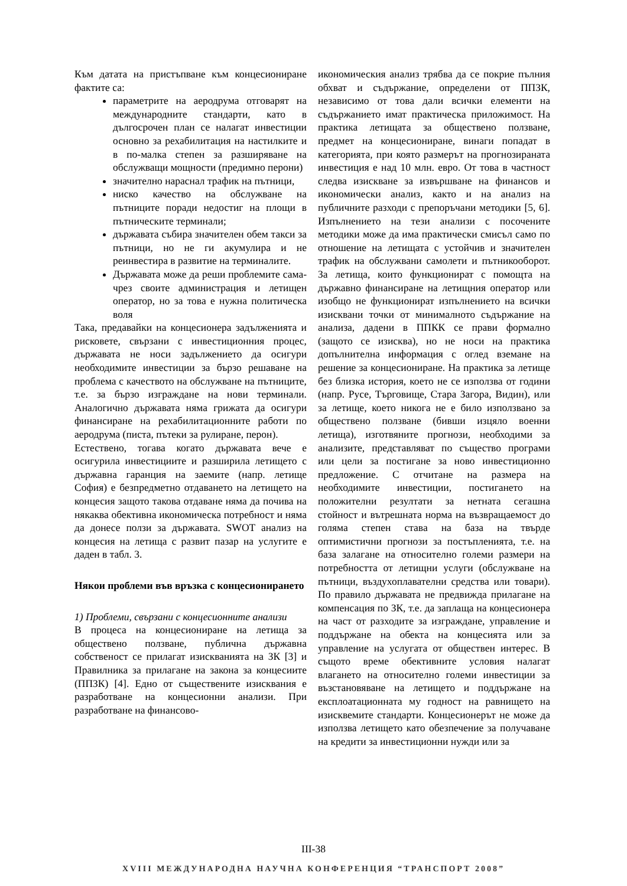Към датата на пристъпване към концесиониране фактите са:
параметрите на аеродрума отговарят на международните стандарти, като в дългосрочен план се налагат инвестиции основно за рехабилитация на настилките и в по-малка степен за разширяване на обслужващи мощности (предимно перони)
значително нараснал трафик на пътници,
ниско качество на обслужване на пътниците поради недостиг на площи в пътническите терминали;
държавата събира значителен обем такси за пътници, но не ги акумулира и не реинвестира в развитие на терминалите.
Държавата може да реши проблемите сама-чрез своите администрация и летищен оператор, но за това е нужна политическа воля
Така, предавайки на концесионера задълженията и рисковете, свързани с инвестиционния процес, държавата не носи задължението да осигури необходимите инвестиции за бързо решаване на проблема с качеството на обслужване на пътниците, т.е. за бързо изграждане на нови терминали. Аналогично държавата няма грижата да осигури финансиране на рехабилитационните работи по аеродрума (писта, пътеки за рулиране, перон).
Естествено, тогава когато държавата вече е осигурила инвестициите и разширила летището с държавна гаранция на заемите (напр. летище София) е безпредметно отдаването на летището на концесия защото такова отдаване няма да почива на някаква обективна икономическа потребност и няма да донесе ползи за държавата. SWOT анализ на концесия на летища с развит пазар на услугите е даден в табл. 3.
Някои проблеми във връзка с концесионирането
1) Проблеми, свързани с концесионните анализи
В процеса на концесиониране на летища за обществено ползване, публична държавна собственост се прилагат изискванията на ЗК [3] и Правилника за прилагане на закона за концесиите (ППЗК) [4]. Едно от съществените изисквания е разработване на концесионни анализи. При разработване на финансово-
икономическия анализ трябва да се покрие пълния обхват и съдържание, определени от ППЗК, независимо от това дали всички елементи на съдържанието имат практическа приложимост. На практика летищата за обществено ползване, предмет на концесиониране, винаги попадат в категорията, при която размерът на прогнозираната инвестиция е над 10 млн. евро. От това в частност следва изискване за извършване на финансов и икономически анализ, както и на анализ на публичните разходи с препоръчани методики [5, 6]. Изпълнението на тези анализи с посочените методики може да има практически смисъл само по отношение на летищата с устойчив и значителен трафик на обслужвани самолети и пътникооборот. За летища, които функционират с помощта на държавно финансиране на летищния оператор или изобщо не функционират изпълнението на всички изисквани точки от минималното съдържание на анализа, дадени в ППКК се прави формално (защото се изисква), но не носи на практика допълнителна информация с оглед вземане на решение за концесиониране. На практика за летище без близка история, което не се използва от години (напр. Русе, Търговище, Стара Загора, Видин), или за летище, което никога не е било използвано за обществено ползване (бивши изцяло военни летища), изготвяните прогнози, необходими за анализите, представляват по същество програми или цели за постигане за ново инвестиционно предложение. С отчитане на размера на необходимите инвестиции, постигането на положителни резултати за нетната сегашна стойност и вътрешната норма на възвращаемост до голяма степен става на база на твърде оптимистични прогнози за постъпленията, т.е. на база залагане на относително големи размери на потребността от летищни услуги (обслужване на пътници, въздухоплавателни средства или товари). По правило държавата не предвижда прилагане на компенсация по ЗК, т.е. да заплаща на концесионера на част от разходите за изграждане, управление и поддържане на обекта на концесията или за управление на услугата от обществен интерес. В същото време обективните условия налагат влагането на относително големи инвестиции за възстановяване на летището и поддържане на експлоатационната му годност на равнището на изисквемите стандарти. Концесионерът не може да използва летището като обезпечение за получаване на кредити за инвестиционни нужди или за
III-38
XVIII МЕЖДУНАРОДНА НАУЧНА КОНФЕРЕНЦИЯ “ТРАНСПОРТ 2008”